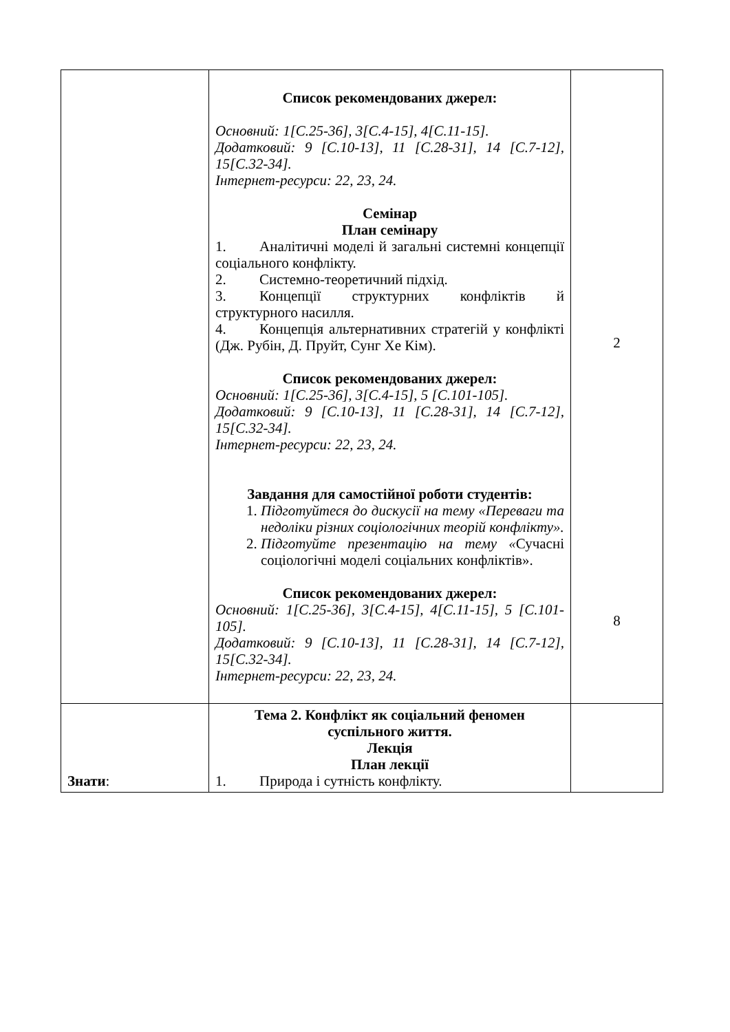| | Список рекомендованих джерел: Основний: 1[С.25-36], 3[С.4-15], 4[С.11-15]. Додатковий: 9 [С.10-13], 11 [С.28-31], 14 [С.7-12], 15[С.32-34]. Інтернет-ресурси: 22, 23, 24. Семінар План семінару 1. Аналітичні моделі й загальні системні концепції соціального конфлікту. 2. Системно-теоретичний підхід. 3. Концепції структурних конфліктів й структурного насилля. 4. Концепція альтернативних стратегій у конфлікті (Дж. Рубін, Д. Пруйт, Сунг Хе Кім). Список рекомендованих джерел: Основний: 1[С.25-36], 3[С.4-15], 5 [С.101-105]. Додатковий: 9 [С.10-13], 11 [С.28-31], 14 [С.7-12], 15[С.32-34]. Інтернет-ресурси: 22, 23, 24. Завдання для самостійної роботи студентів: 1. Підготуйтеся до дискусії на тему «Переваги та недоліки різних соціологічних теорій конфлікту». 2. Підготуйте презентацію на тему « Сучасні соціологічні моделі соціальних конфліктів». Список рекомендованих джерел: Основний: 1[С.25-36], 3[С.4-15], 4[С.11-15], 5 [С.101-105]. Додатковий: 9 [С.10-13], 11 [С.28-31], 14 [С.7-12], 15[С.32-34]. Інтернет-ресурси: 22, 23, 24. | 2 8 |
| Знати : | Тема 2. Конфлікт як соціальний феномен суспільного життя. Лекція План лекції 1. Природа і сутність конфлікту. | |